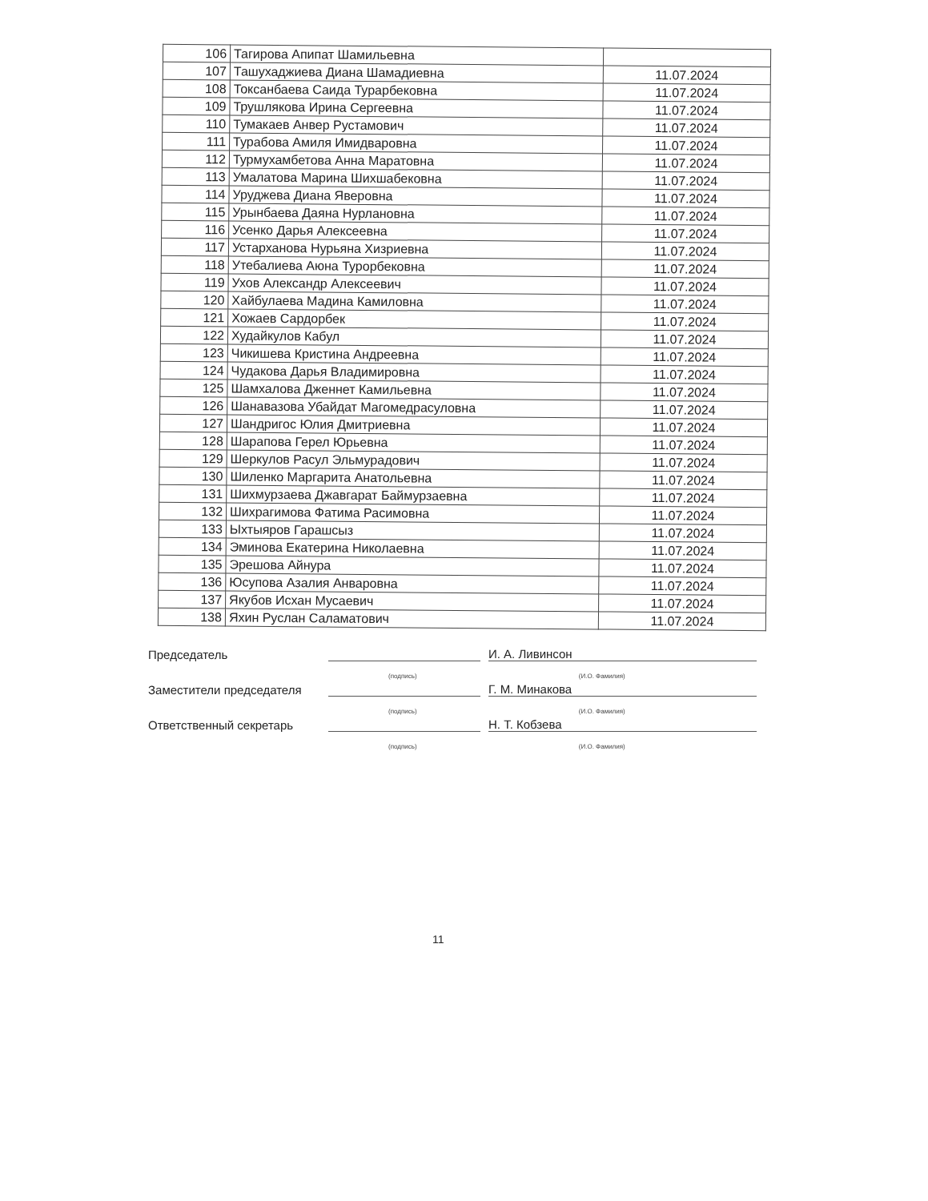| 106 | Тагирова Апипат Шамильевна | |
| 107 | Ташухаджиева Диана Шамадиевна | 11.07.2024 |
| 108 | Токсанбаева Саида Турарбековна | 11.07.2024 |
| 109 | Трушлякова Ирина Сергеевна | 11.07.2024 |
| 110 | Тумакаев Анвер Рустамович | 11.07.2024 |
| 111 | Турабова Амиля Имидваровна | 11.07.2024 |
| 112 | Турмухамбетова Анна Маратовна | 11.07.2024 |
| 113 | Умалатова Марина Шихшабековна | 11.07.2024 |
| 114 | Уруджева Диана Яверовна | 11.07.2024 |
| 115 | Урынбаева Даяна Нурлановна | 11.07.2024 |
| 116 | Усенко Дарья Алексеевна | 11.07.2024 |
| 117 | Устарханова Нурьяна Хизриевна | 11.07.2024 |
| 118 | Утебалиева Аюна Турорбековна | 11.07.2024 |
| 119 | Ухов Александр Алексеевич | 11.07.2024 |
| 120 | Хайбулаева Мадина Камиловна | 11.07.2024 |
| 121 | Хожаев Сардорбек | 11.07.2024 |
| 122 | Худайкулов Кабул | 11.07.2024 |
| 123 | Чикишева Кристина Андреевна | 11.07.2024 |
| 124 | Чудакова Дарья Владимировна | 11.07.2024 |
| 125 | Шамхалова Дженнет Камильевна | 11.07.2024 |
| 126 | Шанавазова Убайдат Магомедрасуловна | 11.07.2024 |
| 127 | Шандригос Юлия Дмитриевна | 11.07.2024 |
| 128 | Шарапова Герел Юрьевна | 11.07.2024 |
| 129 | Шеркулов Расул Эльмурадович | 11.07.2024 |
| 130 | Шиленко Маргарита Анатольевна | 11.07.2024 |
| 131 | Шихмурзаева Джавгарат Баймурзаевна | 11.07.2024 |
| 132 | Шихрагимова Фатима Расимовна | 11.07.2024 |
| 133 | Ыхтыяров Гарашсыз | 11.07.2024 |
| 134 | Эминова Екатерина Николаевна | 11.07.2024 |
| 135 | Эрешова Айнура | 11.07.2024 |
| 136 | Юсупова Азалия Анваровна | 11.07.2024 |
| 137 | Якубов Исхан Мусаевич | 11.07.2024 |
| 138 | Яхин Руслан Саламатович | 11.07.2024 |
Председатель
И. А. Ливинсон
(подпись) (И.О. Фамилия)
Заместители председателя
Г. М. Минакова
(подпись) (И.О. Фамилия)
Ответственный секретарь
Н. Т. Кобзева
(подпись) (И.О. Фамилия)
11